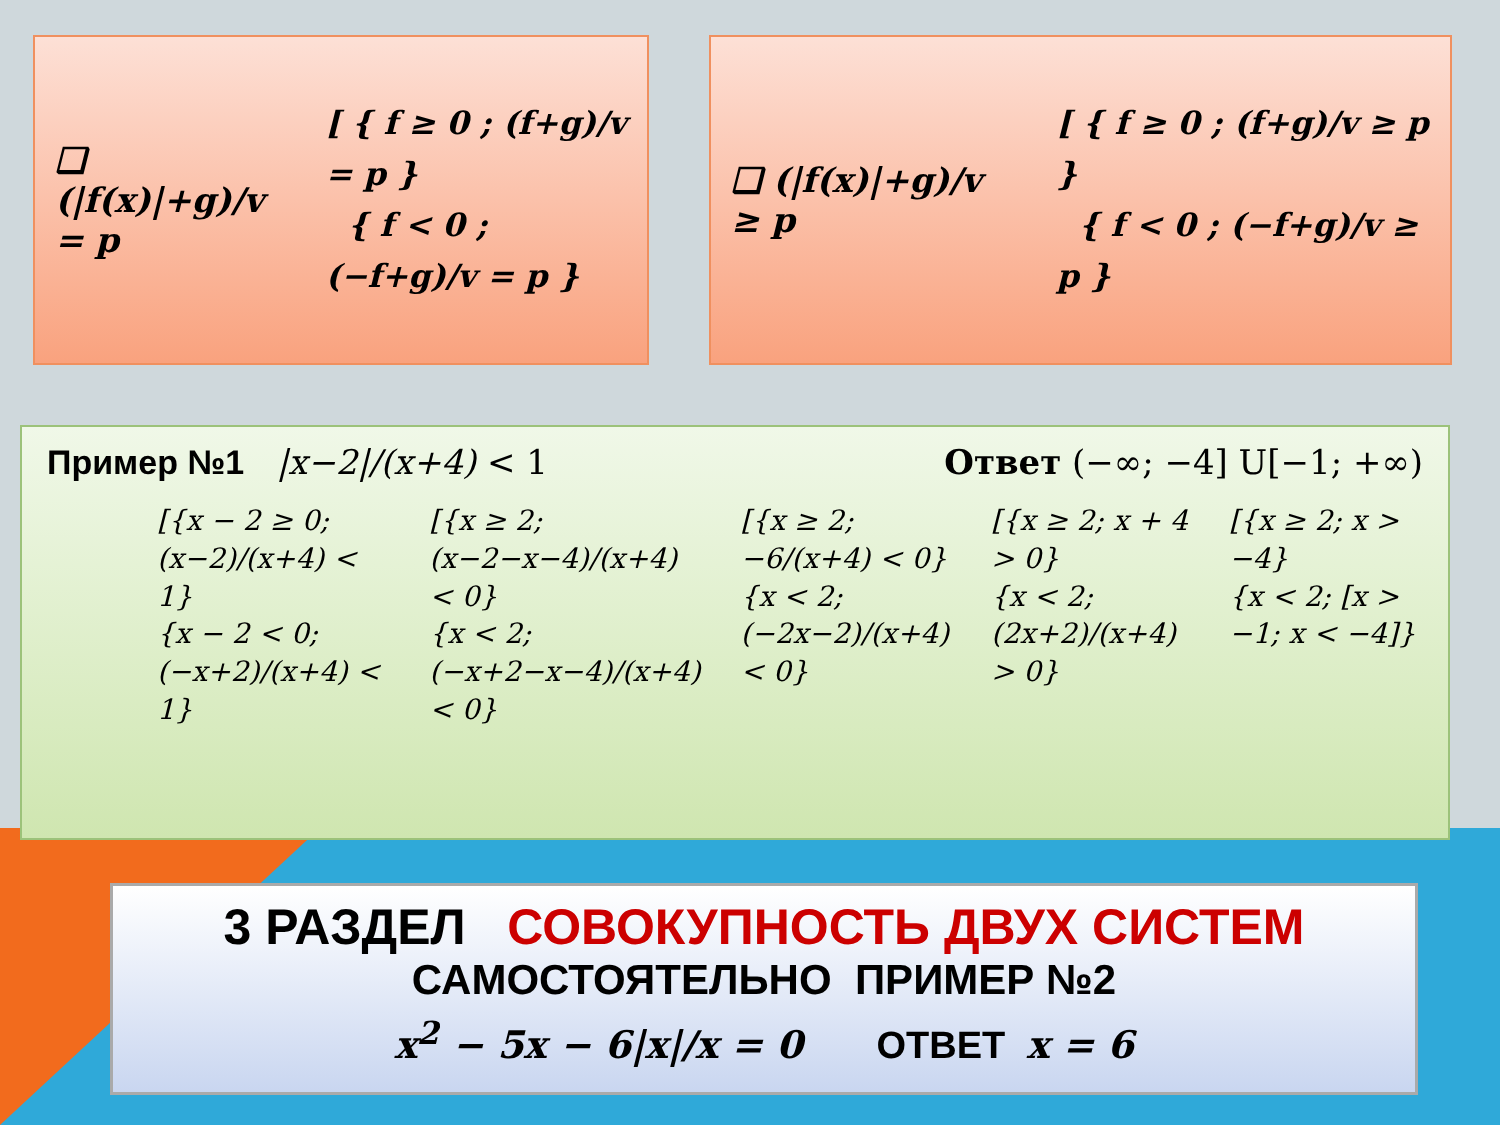❑ (|f(x)|+g)/v = p
[ { f ≥ 0 ; (f+g)/v = p }
{ f < 0 ; (−f+g)/v = p }
❑ (|f(x)|+g)/v ≥ p
[ { f ≥ 0 ; (f+g)/v ≥ p }
{ f < 0 ; (−f+g)/v ≥ p }
Пример №1 |x−2|/(x+4) < 1 Ответ (−∞; −4] U[−1; +∞)
[{x − 2 ≥ 0; (x−2)/(x+4) < 1}
{x − 2 < 0; (−x+2)/(x+4) < 1}
[{x ≥ 2; (x−2−x−4)/(x+4) < 0}
{x < 2; (−x+2−x−4)/(x+4) < 0}
[{x ≥ 2; −6/(x+4) < 0}
{x < 2; (−2x−2)/(x+4) < 0}
[{x ≥ 2; x + 4 > 0}
{x < 2; (2x+2)/(x+4) > 0}
[{x ≥ 2; x > −4}
{x < 2; [x > −1; x < −4]}
3 РАЗДЕЛ СОВОКУПНОСТЬ ДВУХ СИСТЕМ
САМОСТОЯТЕЛЬНО ПРИМЕР №2
x<sup>2</sup> − 5x − 6|x|/x = 0 ОТВЕТ x = 6